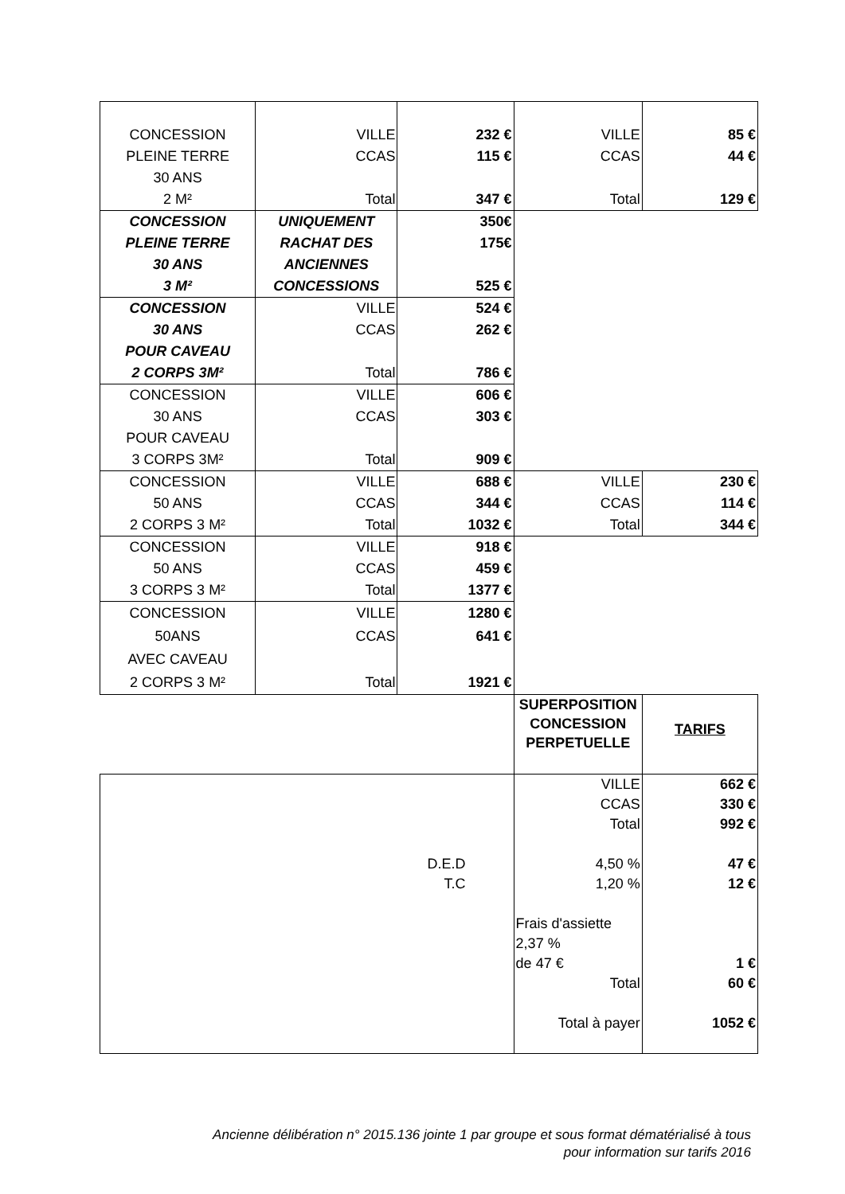| CONCESSION PLEINE TERRE 30 ANS 2 M² | VILLE CCAS Total | 232 € 115 € 347 € | VILLE CCAS Total | 85 € 44 € 129 € |
| CONCESSION PLEINE TERRE 30 ANS 3 M² | UNIQUEMENT RACHAT DES ANCIENNES CONCESSIONS | 350€ 175€ 525 € | | |
| CONCESSION 30 ANS POUR CAVEAU 2 CORPS 3M² | VILLE CCAS Total | 524 € 262 € 786 € | | |
| CONCESSION 30 ANS POUR CAVEAU 3 CORPS 3M² | VILLE CCAS Total | 606 € 303 € 909 € | | |
| CONCESSION 50 ANS 2 CORPS 3 M² | VILLE CCAS Total | 688 € 344 € 1032 € | VILLE CCAS Total | 230 € 114 € 344 € |
| CONCESSION 50 ANS 3 CORPS 3 M² | VILLE CCAS Total | 918 € 459 € 1377 € | | |
| CONCESSION 50ANS AVEC CAVEAU 2 CORPS 3 M² | VILLE CCAS Total | 1280 € 641 € 1921 € | | |
| | | | SUPERPOSITION CONCESSION PERPETUELLE | TARIFS |
| D.E.D T.C | | | VILLE CCAS Total 4,50 % 1,20 % Frais d'assiette 2,37 % de 47 € Total Total à payer | 662 € 330 € 992 € 47 € 12 € 1 € 60 € 1052 € |
Ancienne délibération n° 2015.136 jointe 1 par groupe et sous format dématérialisé à tous
pour information sur tarifs 2016